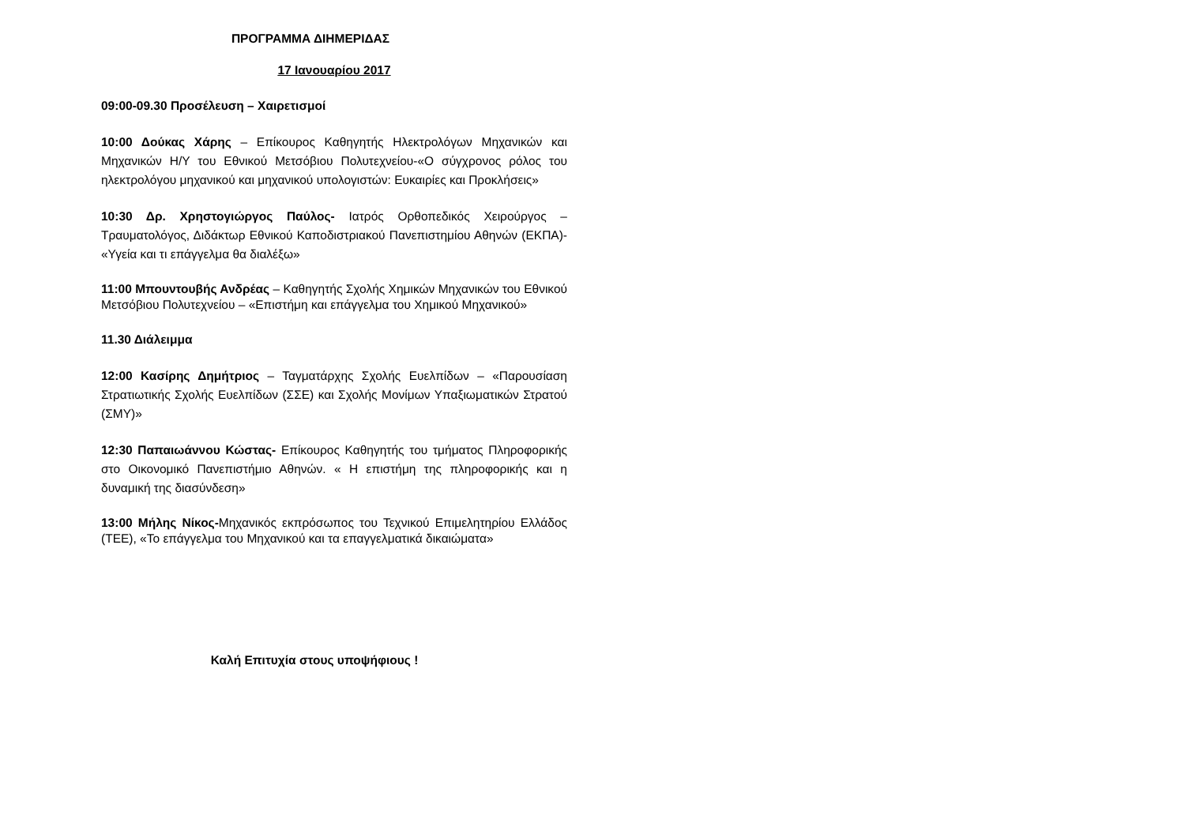ΠΡΟΓΡΑΜΜΑ ΔΙΗΜΕΡΙΔΑΣ
17 Ιανουαρίου 2017
09:00-09.30 Προσέλευση – Χαιρετισμοί
10:00 Δούκας Χάρης – Επίκουρος Καθηγητής Ηλεκτρολόγων Μηχανικών και Μηχανικών Η/Υ του Εθνικού Μετσόβιου Πολυτεχνείου-«Ο σύγχρονος ρόλος του ηλεκτρολόγου μηχανικού και μηχανικού υπολογιστών: Ευκαιρίες και Προκλήσεις»
10:30 Δρ. Χρηστογιώργος Παύλος- Ιατρός Ορθοπεδικός Χειρούργος – Τραυματολόγος, Διδάκτωρ Εθνικού Καποδιστριακού Πανεπιστημίου Αθηνών (ΕΚΠΑ)- «Υγεία και τι επάγγελμα θα διαλέξω»
11:00 Μπουντουβής Ανδρέας – Καθηγητής Σχολής Χημικών Μηχανικών του Εθνικού Μετσόβιου Πολυτεχνείου – «Επιστήμη και επάγγελμα του Χημικού Μηχανικού»
11.30 Διάλειμμα
12:00 Κασίρης Δημήτριος – Ταγματάρχης Σχολής Ευελπίδων – «Παρουσίαση Στρατιωτικής Σχολής Ευελπίδων (ΣΣΕ) και Σχολής Μονίμων Υπαξιωματικών Στρατού (ΣΜΥ)»
12:30 Παπαιωάννου Κώστας- Επίκουρος Καθηγητής του τμήματος Πληροφορικής στο Οικονομικό Πανεπιστήμιο Αθηνών. « Η επιστήμη της πληροφορικής και η δυναμική της διασύνδεση»
13:00 Μήλης Νίκος-Μηχανικός εκπρόσωπος του Τεχνικού Επιμελητηρίου Ελλάδος (ΤΕΕ), «Το επάγγελμα του Μηχανικού και τα επαγγελματικά δικαιώματα»
Καλή Επιτυχία στους υποψήφιους !